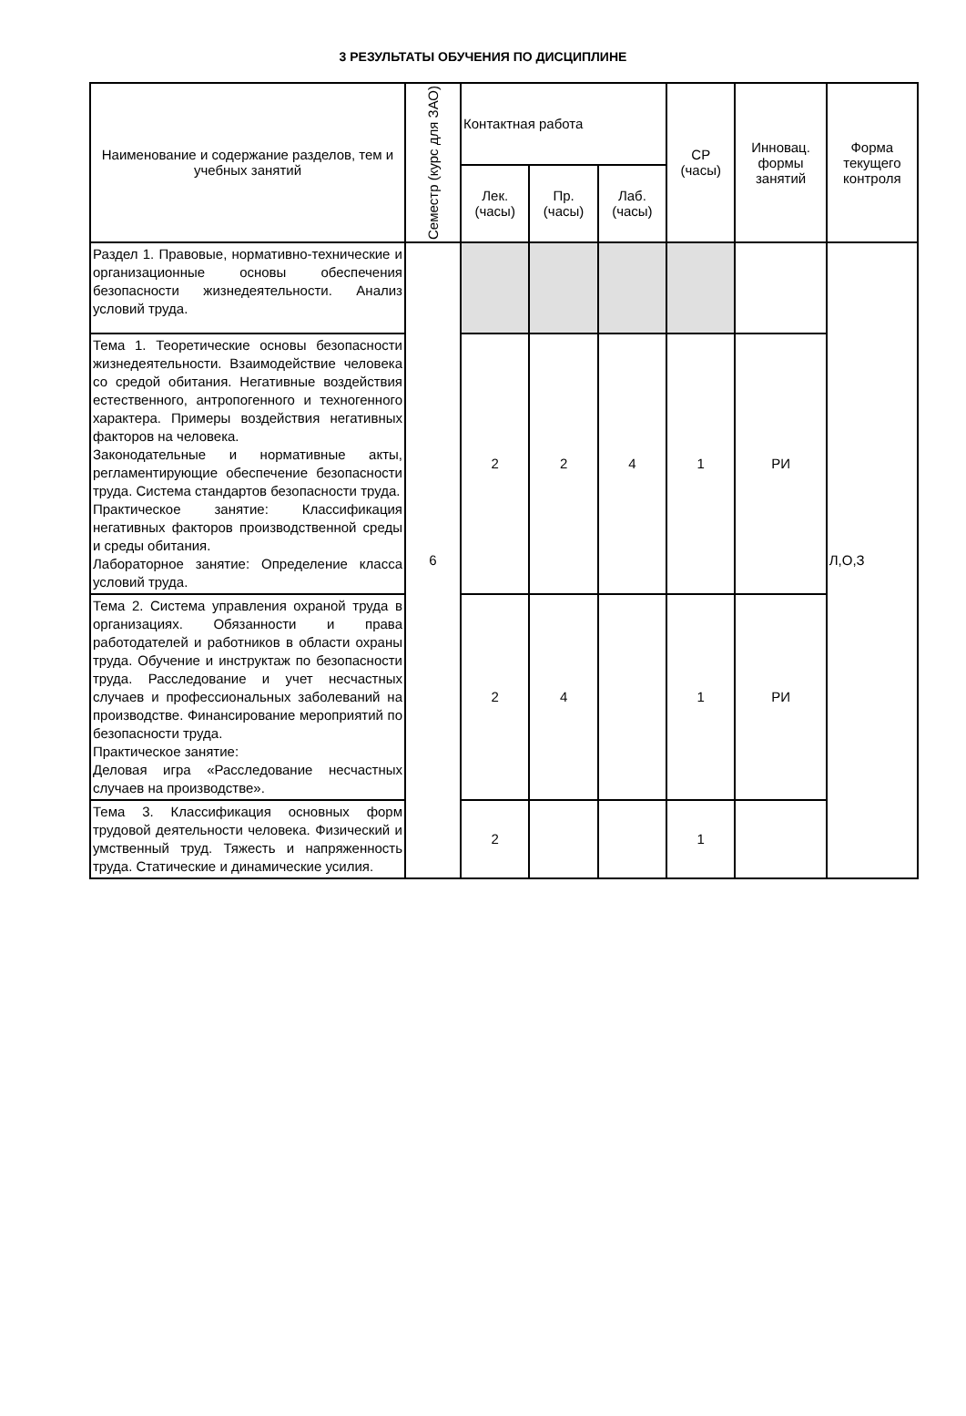3 РЕЗУЛЬТАТЫ ОБУЧЕНИЯ ПО ДИСЦИПЛИНЕ
| Наименование и содержание разделов, тем и учебных занятий | Семестр (курс для ЗАО) | Контактная работа | | | СР (часы) | Инновац. формы занятий | Форма текущего контроля |
| --- | --- | --- | --- | --- | --- | --- | --- |
| | | Лек. (часы) | Пр. (часы) | Лаб. (часы) | | | |
| Раздел 1. Правовые, нормативно-технические и организационные основы обеспечения безопасности жизнедеятельности. Анализ условий труда. | 6 | | | | | | Л,О,З |
| Тема 1. Теоретические основы безопасности жизнедеятельности. Взаимодействие человека со средой обитания. Негативные воздействия естественного, антропогенного и техногенного характера. Примеры воздействия негативных факторов на человека. Законодательные и нормативные акты, регламентирующие обеспечение безопасности труда. Система стандартов безопасности труда. Практическое занятие: Классификация негативных факторов производственной среды и среды обитания. Лабораторное занятие: Определение класса условий труда. | | 2 | 2 | 4 | 1 | РИ | |
| Тема 2. Система управления охраной труда в организациях. Обязанности и права работодателей и работников в области охраны труда. Обучение и инструктаж по безопасности труда. Расследование и учет несчастных случаев и профессиональных заболеваний на производстве. Финансирование мероприятий по безопасности труда. Практическое занятие: Деловая игра «Расследование несчастных случаев на производстве». | | 2 | 4 | | 1 | РИ | |
| Тема 3. Классификация основных форм трудовой деятельности человека. Физический и умственный труд. Тяжесть и напряженность труда. Статические и динамические усилия. | | 2 | | | 1 | | |